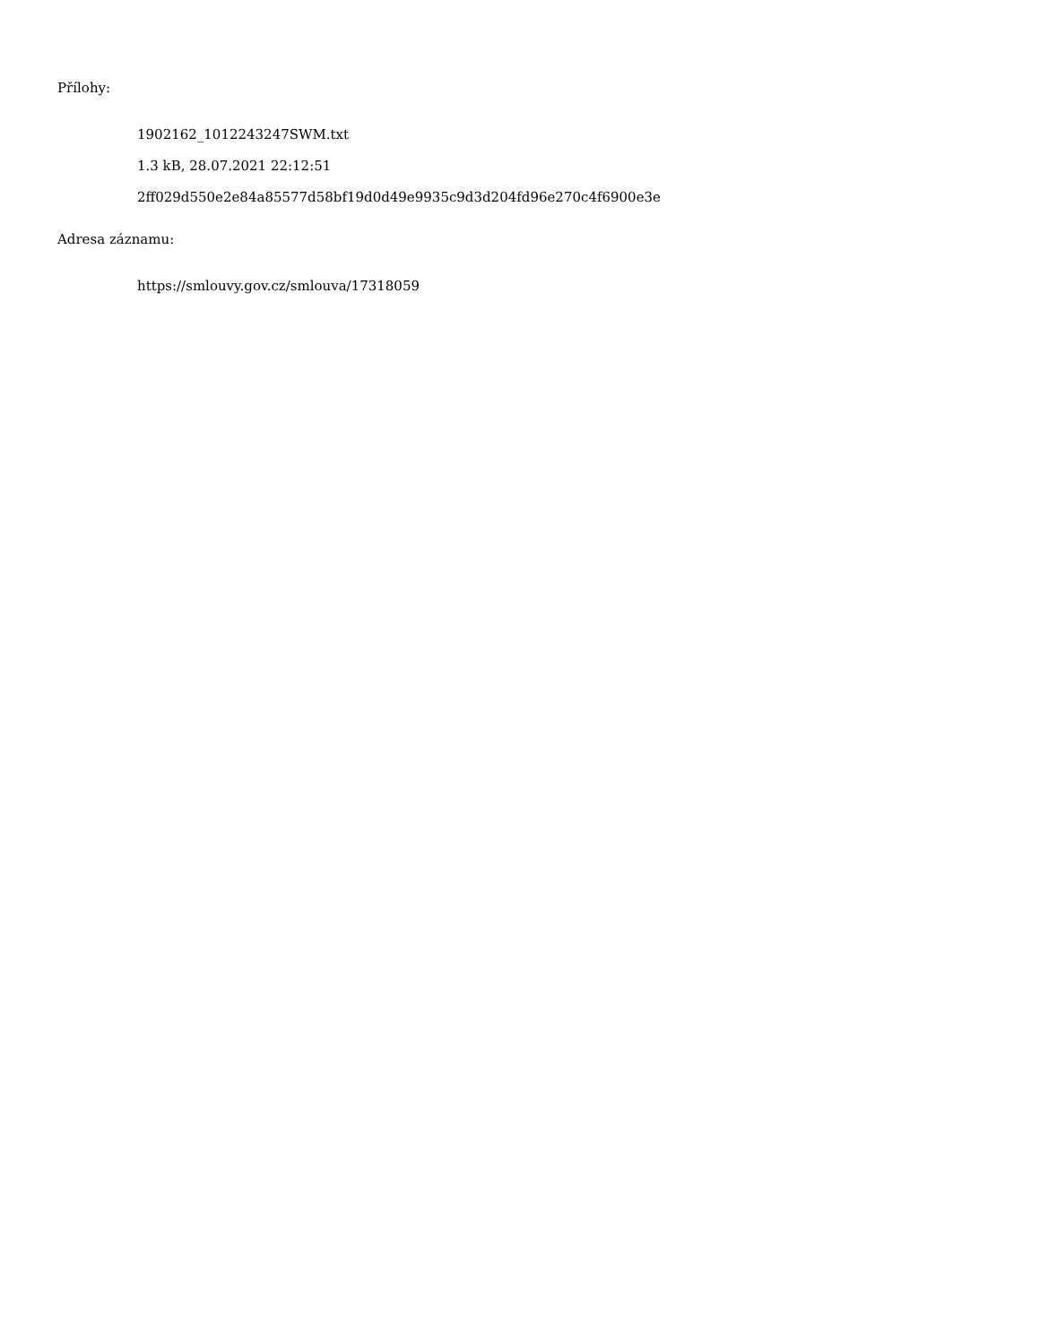Přílohy:
1902162_1012243247SWM.txt
1.3 kB, 28.07.2021 22:12:51
2ff029d550e2e84a85577d58bf19d0d49e9935c9d3d204fd96e270c4f6900e3e
Adresa záznamu:
https://smlouvy.gov.cz/smlouva/17318059